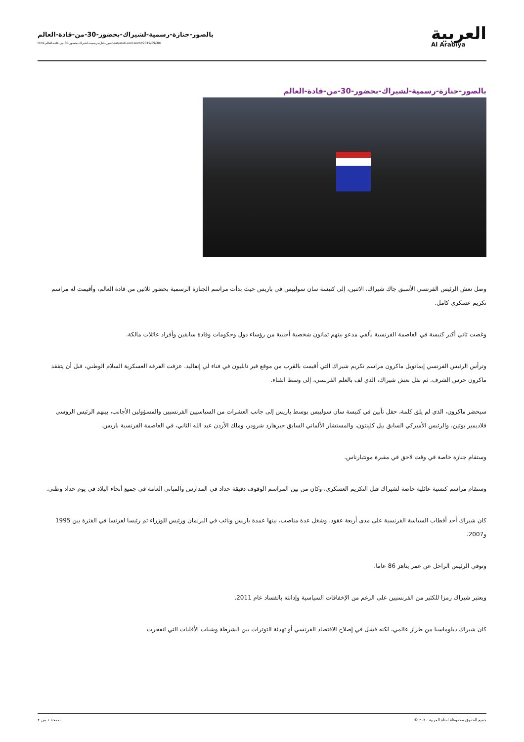العربية
Al Arabiya
بالصور-جنازة-رسمية-لشيراك-بحضور-30-من-قادة-العالم
/ar/arab-and-world/2019/09/30/بالصور-جنازة-رسمية-لشيراك-بحضور-30-من-قادة-العالم.html
بالصور-جنازة-رسمية-لشيراك-بحضور-30-من-قادة-العالم
وصل نعش الرئيس الفرنسي الأسبق جاك شيراك، الاثنين، إلى كنيسة سان سولبيس في باريس حيث بدأت مراسم الجنازة الرسمية بحضور ثلاثين من قادة العالم، وأقيمت له مراسم تكريم عسكري كامل.
وغصت ثاني أكبر كنيسة في العاصمة الفرنسية بألفي مدعو بينهم ثمانون شخصية أجنبية من رؤساء دول وحكومات وقادة سابقين وأفراد عائلات مالكة.
وترأس الرئيس الفرنسي إيمانويل ماكرون مراسم تكريم شيراك التي أقيمت بالقرب من موقع قبر نابليون في فناء لي إنفاليد. عزفت الفرقة العسكرية السلام الوطني، قبل أن يتفقد ماكرون حرس الشرف. ثم نقل نعش شيراك، الذي لف بالعلم الفرنسي، إلى وسط الفناء.
سيحضر ماكرون، الذي لم يلق كلمة، حفل تأبين في كنيسة سان سولبيس بوسط باريس إلى جانب العشرات من السياسيين الفرنسيين والمسؤولين الأجانب، بينهم الرئيس الروسي فلاديمير بوتين، والرئيس الأميركي السابق بيل كلينتون، والمستشار الألماني السابق جيرهارد شرودر، وملك الأردن عبد الله الثاني، في العاصمة الفرنسية باريس.
وستقام جنازة خاصة في وقت لاحق في مقبرة مونتبارناس.
وستقام مراسم كنسية عائلية خاصة لشيراك قبل التكريم العسكري، وكان من بين المراسم الوقوف دقيقة حداد في المدارس والمباني العامة في جميع أنحاء البلاد في يوم حداد وطني.
كان شيراك أحد أقطاب السياسة الفرنسية على مدى أربعة عقود، وشغل عدة مناصب، بينها عمدة باريس ونائب في البرلمان ورئيس للوزراء ثم رئيسا لفرنسا في الفترة بين 1995 و2007.
وتوفي الرئيس الراحل عن عمر يناهز 86 عاما.
ويعتبر شيراك رمزا للكثير من الفرنسيين على الرغم من الإخفاقات السياسية وإدانته بالفساد عام 2011.
كان شيراك دبلوماسيا من طراز عالمي، لكنه فشل في إصلاح الاقتصاد الفرنسي أو تهدئة التوترات بين الشرطة وشباب الأقليات التي انفجرت
جميع الحقوق محفوظة لقناة العربية ٢٠٢٠ © صفحة ١ من ٢